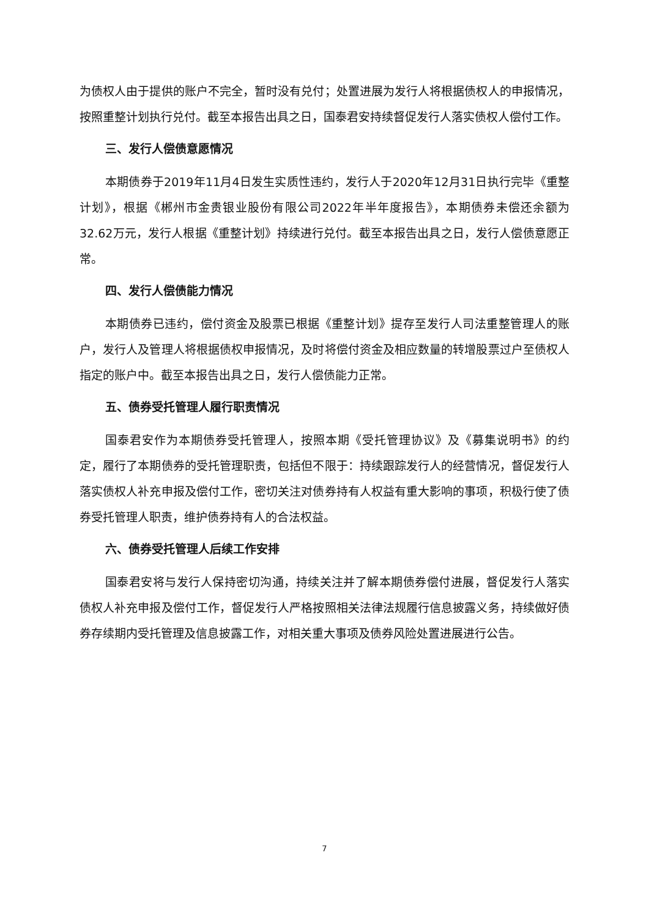为债权人由于提供的账户不完全，暂时没有兑付；处置进展为发行人将根据债权人的申报情况，按照重整计划执行兑付。截至本报告出具之日，国泰君安持续督促发行人落实债权人偿付工作。
三、发行人偿债意愿情况
本期债券于2019年11月4日发生实质性违约，发行人于2020年12月31日执行完毕《重整计划》，根据《郴州市金贵银业股份有限公司2022年半年度报告》，本期债券未偿还余额为32.62万元，发行人根据《重整计划》持续进行兑付。截至本报告出具之日，发行人偿债意愿正常。
四、发行人偿债能力情况
本期债券已违约，偿付资金及股票已根据《重整计划》提存至发行人司法重整管理人的账户，发行人及管理人将根据债权申报情况，及时将偿付资金及相应数量的转增股票过户至债权人指定的账户中。截至本报告出具之日，发行人偿债能力正常。
五、债券受托管理人履行职责情况
国泰君安作为本期债券受托管理人，按照本期《受托管理协议》及《募集说明书》的约定，履行了本期债券的受托管理职责，包括但不限于：持续跟踪发行人的经营情况，督促发行人落实债权人补充申报及偿付工作，密切关注对债券持有人权益有重大影响的事项，积极行使了债券受托管理人职责，维护债券持有人的合法权益。
六、债券受托管理人后续工作安排
国泰君安将与发行人保持密切沟通，持续关注并了解本期债券偿付进展，督促发行人落实债权人补充申报及偿付工作，督促发行人严格按照相关法律法规履行信息披露义务，持续做好债券存续期内受托管理及信息披露工作，对相关重大事项及债券风险处置进展进行公告。
7